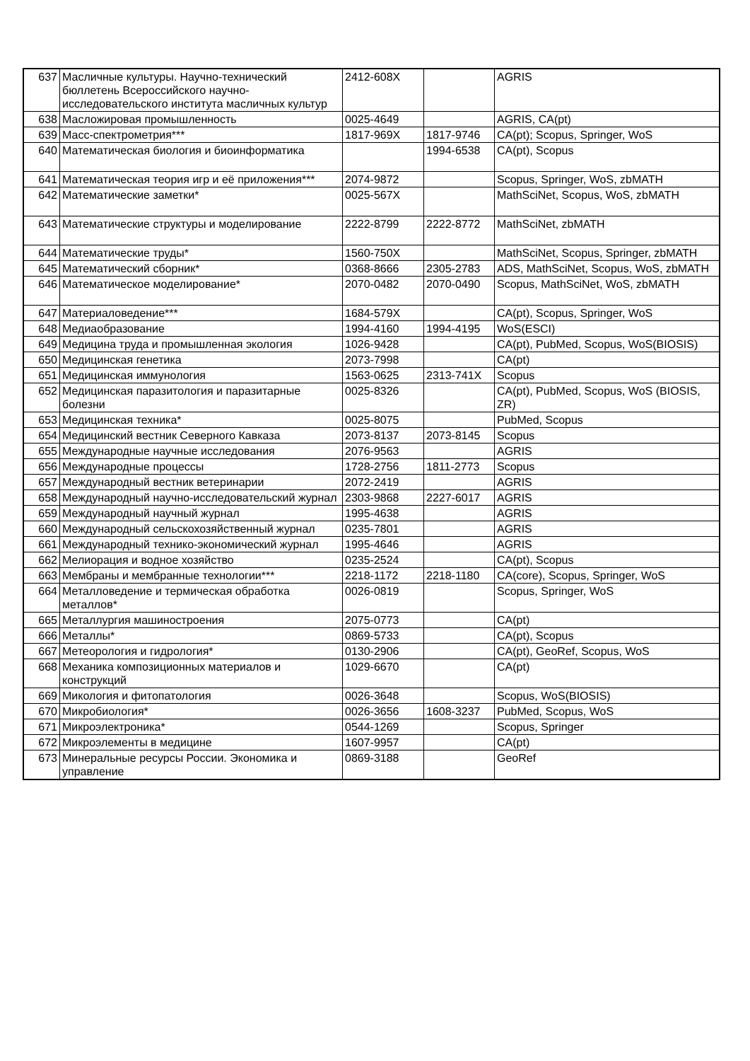| 637 | Масличные культуры. Научно-технический бюллетень Всероссийского научно-исследовательского института масличных культур | 2412-608X | | AGRIS |
| 638 | Масложировая промышленность | 0025-4649 | | AGRIS, CA(pt) |
| 639 | Масс-спектрометрия*** | 1817-969X | 1817-9746 | CA(pt); Scopus, Springer, WoS |
| 640 | Математическая биология и биоинформатика | | 1994-6538 | CA(pt), Scopus |
| 641 | Математическая теория игр и её приложения*** | 2074-9872 | | Scopus, Springer, WoS, zbMATH |
| 642 | Математические заметки* | 0025-567X | | MathSciNet, Scopus, WoS, zbMATH |
| 643 | Математические структуры и моделирование | 2222-8799 | 2222-8772 | MathSciNet, zbMATH |
| 644 | Математические труды* | 1560-750X | | MathSciNet, Scopus, Springer, zbMATH |
| 645 | Математический сборник* | 0368-8666 | 2305-2783 | ADS, MathSciNet, Scopus, WoS, zbMATH |
| 646 | Математическое моделирование* | 2070-0482 | 2070-0490 | Scopus, MathSciNet, WoS, zbMATH |
| 647 | Материаловедение*** | 1684-579X | | CA(pt), Scopus, Springer, WoS |
| 648 | Медиаобразование | 1994-4160 | 1994-4195 | WoS(ESCI) |
| 649 | Медицина труда и промышленная экология | 1026-9428 | | CA(pt), PubMed, Scopus, WoS(BIOSIS) |
| 650 | Медицинская генетика | 2073-7998 | | CA(pt) |
| 651 | Медицинская иммунология | 1563-0625 | 2313-741X | Scopus |
| 652 | Медицинская паразитология и паразитарные болезни | 0025-8326 | | CA(pt), PubMed, Scopus, WoS (BIOSIS, ZR) |
| 653 | Медицинская техника* | 0025-8075 | | PubMed, Scopus |
| 654 | Медицинский вестник Северного Кавказа | 2073-8137 | 2073-8145 | Scopus |
| 655 | Международные научные исследования | 2076-9563 | | AGRIS |
| 656 | Международные процессы | 1728-2756 | 1811-2773 | Scopus |
| 657 | Международный вестник ветеринарии | 2072-2419 | | AGRIS |
| 658 | Международный научно-исследовательский журнал | 2303-9868 | 2227-6017 | AGRIS |
| 659 | Международный научный журнал | 1995-4638 | | AGRIS |
| 660 | Международный сельскохозяйственный журнал | 0235-7801 | | AGRIS |
| 661 | Международный технико-экономический журнал | 1995-4646 | | AGRIS |
| 662 | Мелиорация и водное хозяйство | 0235-2524 | | CA(pt), Scopus |
| 663 | Мембраны и мембранные технологии*** | 2218-1172 | 2218-1180 | CA(core), Scopus, Springer, WoS |
| 664 | Металловедение и термическая обработка металлов* | 0026-0819 | | Scopus, Springer, WoS |
| 665 | Металлургия машиностроения | 2075-0773 | | CA(pt) |
| 666 | Металлы* | 0869-5733 | | CA(pt), Scopus |
| 667 | Метеорология и гидрология* | 0130-2906 | | CA(pt), GeoRef, Scopus, WoS |
| 668 | Механика композиционных материалов и конструкций | 1029-6670 | | CA(pt) |
| 669 | Микология и фитопатология | 0026-3648 | | Scopus, WoS(BIOSIS) |
| 670 | Микробиология* | 0026-3656 | 1608-3237 | PubMed, Scopus, WoS |
| 671 | Микроэлектроника* | 0544-1269 | | Scopus, Springer |
| 672 | Микроэлементы в медицине | 1607-9957 | | CA(pt) |
| 673 | Минеральные ресурсы России. Экономика и управление | 0869-3188 | | GeoRef |